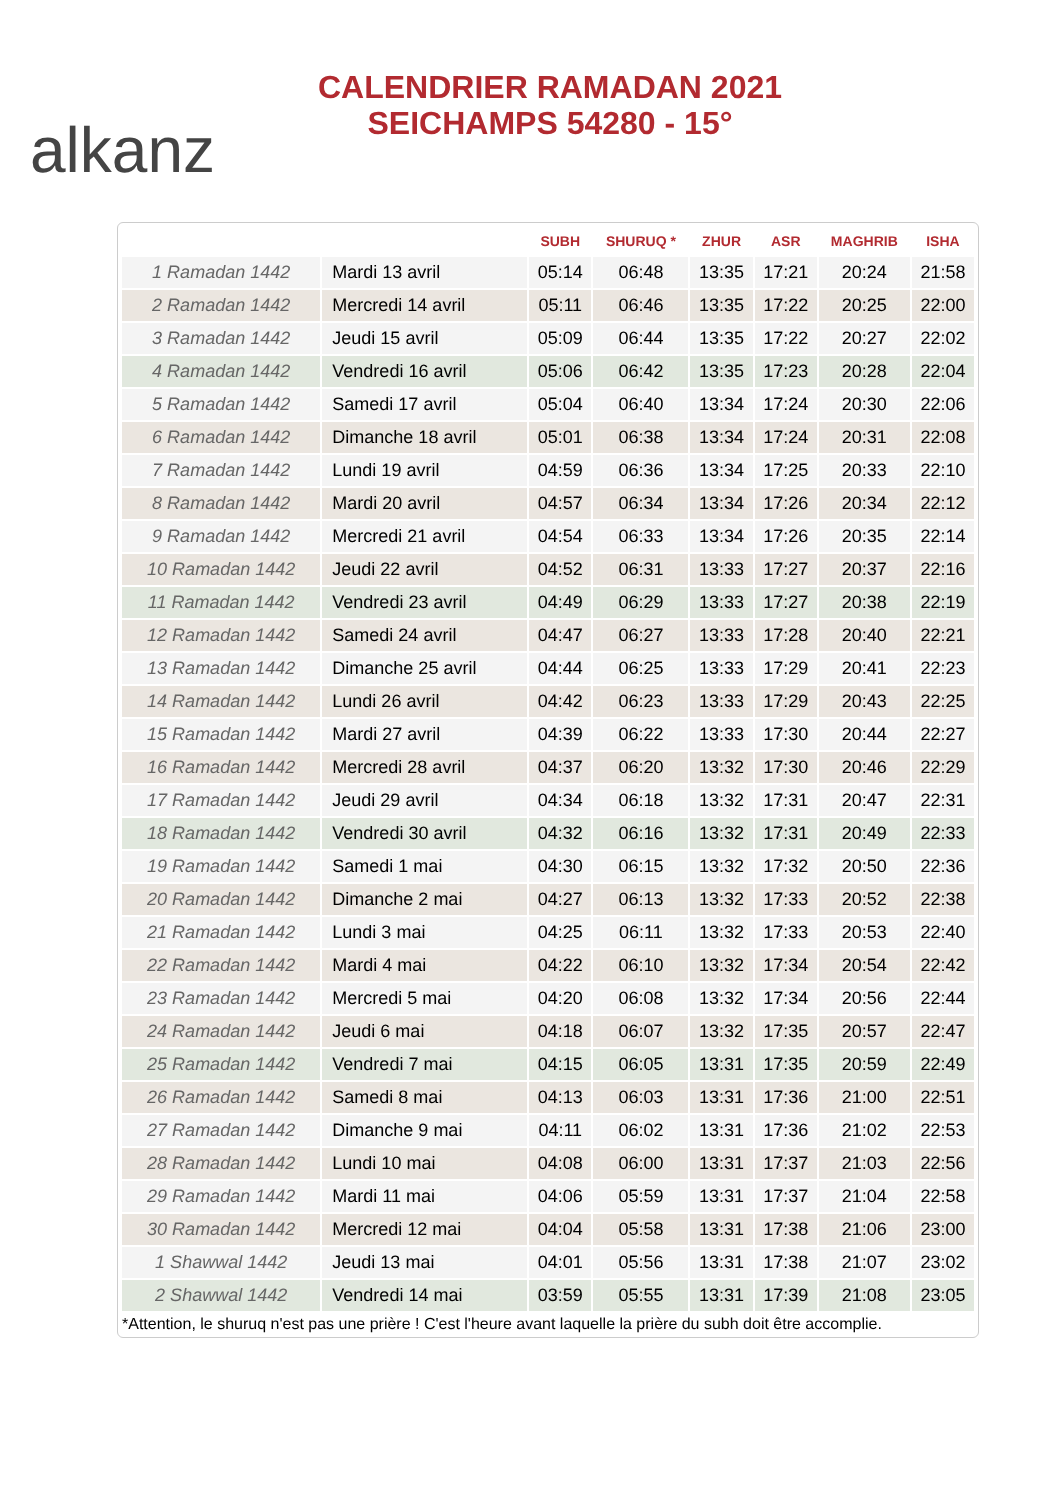alkanz
CALENDRIER RAMADAN 2021
SEICHAMPS 54280 - 15°
| | | SUBH | SHURUQ * | ZHUR | ASR | MAGHRIB | ISHA |
| --- | --- | --- | --- | --- | --- | --- | --- |
| 1 Ramadan 1442 | Mardi 13 avril | 05:14 | 06:48 | 13:35 | 17:21 | 20:24 | 21:58 |
| 2 Ramadan 1442 | Mercredi 14 avril | 05:11 | 06:46 | 13:35 | 17:22 | 20:25 | 22:00 |
| 3 Ramadan 1442 | Jeudi 15 avril | 05:09 | 06:44 | 13:35 | 17:22 | 20:27 | 22:02 |
| 4 Ramadan 1442 | Vendredi 16 avril | 05:06 | 06:42 | 13:35 | 17:23 | 20:28 | 22:04 |
| 5 Ramadan 1442 | Samedi 17 avril | 05:04 | 06:40 | 13:34 | 17:24 | 20:30 | 22:06 |
| 6 Ramadan 1442 | Dimanche 18 avril | 05:01 | 06:38 | 13:34 | 17:24 | 20:31 | 22:08 |
| 7 Ramadan 1442 | Lundi 19 avril | 04:59 | 06:36 | 13:34 | 17:25 | 20:33 | 22:10 |
| 8 Ramadan 1442 | Mardi 20 avril | 04:57 | 06:34 | 13:34 | 17:26 | 20:34 | 22:12 |
| 9 Ramadan 1442 | Mercredi 21 avril | 04:54 | 06:33 | 13:34 | 17:26 | 20:35 | 22:14 |
| 10 Ramadan 1442 | Jeudi 22 avril | 04:52 | 06:31 | 13:33 | 17:27 | 20:37 | 22:16 |
| 11 Ramadan 1442 | Vendredi 23 avril | 04:49 | 06:29 | 13:33 | 17:27 | 20:38 | 22:19 |
| 12 Ramadan 1442 | Samedi 24 avril | 04:47 | 06:27 | 13:33 | 17:28 | 20:40 | 22:21 |
| 13 Ramadan 1442 | Dimanche 25 avril | 04:44 | 06:25 | 13:33 | 17:29 | 20:41 | 22:23 |
| 14 Ramadan 1442 | Lundi 26 avril | 04:42 | 06:23 | 13:33 | 17:29 | 20:43 | 22:25 |
| 15 Ramadan 1442 | Mardi 27 avril | 04:39 | 06:22 | 13:33 | 17:30 | 20:44 | 22:27 |
| 16 Ramadan 1442 | Mercredi 28 avril | 04:37 | 06:20 | 13:32 | 17:30 | 20:46 | 22:29 |
| 17 Ramadan 1442 | Jeudi 29 avril | 04:34 | 06:18 | 13:32 | 17:31 | 20:47 | 22:31 |
| 18 Ramadan 1442 | Vendredi 30 avril | 04:32 | 06:16 | 13:32 | 17:31 | 20:49 | 22:33 |
| 19 Ramadan 1442 | Samedi 1 mai | 04:30 | 06:15 | 13:32 | 17:32 | 20:50 | 22:36 |
| 20 Ramadan 1442 | Dimanche 2 mai | 04:27 | 06:13 | 13:32 | 17:33 | 20:52 | 22:38 |
| 21 Ramadan 1442 | Lundi 3 mai | 04:25 | 06:11 | 13:32 | 17:33 | 20:53 | 22:40 |
| 22 Ramadan 1442 | Mardi 4 mai | 04:22 | 06:10 | 13:32 | 17:34 | 20:54 | 22:42 |
| 23 Ramadan 1442 | Mercredi 5 mai | 04:20 | 06:08 | 13:32 | 17:34 | 20:56 | 22:44 |
| 24 Ramadan 1442 | Jeudi 6 mai | 04:18 | 06:07 | 13:32 | 17:35 | 20:57 | 22:47 |
| 25 Ramadan 1442 | Vendredi 7 mai | 04:15 | 06:05 | 13:31 | 17:35 | 20:59 | 22:49 |
| 26 Ramadan 1442 | Samedi 8 mai | 04:13 | 06:03 | 13:31 | 17:36 | 21:00 | 22:51 |
| 27 Ramadan 1442 | Dimanche 9 mai | 04:11 | 06:02 | 13:31 | 17:36 | 21:02 | 22:53 |
| 28 Ramadan 1442 | Lundi 10 mai | 04:08 | 06:00 | 13:31 | 17:37 | 21:03 | 22:56 |
| 29 Ramadan 1442 | Mardi 11 mai | 04:06 | 05:59 | 13:31 | 17:37 | 21:04 | 22:58 |
| 30 Ramadan 1442 | Mercredi 12 mai | 04:04 | 05:58 | 13:31 | 17:38 | 21:06 | 23:00 |
| 1 Shawwal 1442 | Jeudi 13 mai | 04:01 | 05:56 | 13:31 | 17:38 | 21:07 | 23:02 |
| 2 Shawwal 1442 | Vendredi 14 mai | 03:59 | 05:55 | 13:31 | 17:39 | 21:08 | 23:05 |
*Attention, le shuruq n'est pas une prière ! C'est l'heure avant laquelle la prière du subh doit être accomplie.